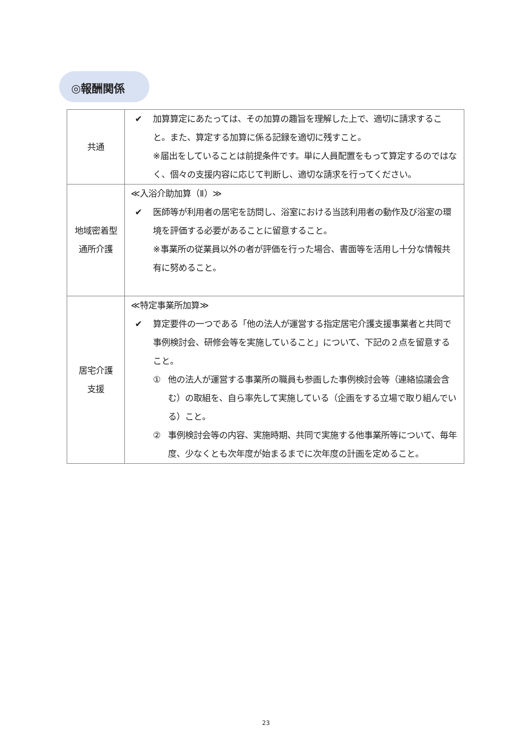◎報酬関係
| 共通 | ✔ 加算算定にあたっては、その加算の趣旨を理解した上で、適切に請求すること。また、算定する加算に係る記録を適切に残すこと。 ※届出をしていることは前提条件です。単に人員配置をもって算定するのではなく、個々の支援内容に応じて判断し、適切な請求を行ってください。 |
| 地域密着型 通所介護 | ≪入浴介助加算（Ⅱ）≫ ✔ 医師等が利用者の居宅を訪問し、浴室における当該利用者の動作及び浴室の環境を評価する必要があることに留意すること。 ※事業所の従業員以外の者が評価を行った場合、書面等を活用し十分な情報共有に努めること。 |
| 居宅介護 支援 | ≪特定事業所加算≫ ✔ 算定要件の一つである「他の法人が運営する指定居宅介護支援事業者と共同で事例検討会、研修会等を実施していること」について、下記の２点を留意すること。 ① 他の法人が運営する事業所の職員も参画した事例検討会等（連絡協議会含む）の取組を、自ら率先して実施している（企画をする立場で取り組んでいる）こと。 ② 事例検討会等の内容、実施時期、共同で実施する他事業所等について、毎年度、少なくとも次年度が始まるまでに次年度の計画を定めること。 |
23